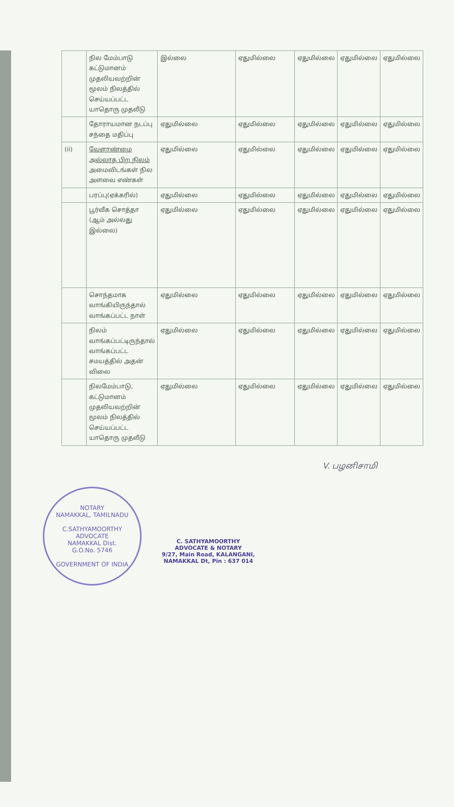| | நில மேம்பாடு கட்டுமானம் முதலியவற்றின் மூலம் நிலத்தில் செய்யப்பட்ட யாதொரு முதலீடு | இல்லை | ஏதுமில்லை | ஏதுமில்லை | ஏதுமில்லை | ஏதுமில்லை |
| | தோராயமான நடப்பு சந்தை மதிப்பு | ஏதுமில்லை | ஏதுமில்லை | ஏதுமில்லை | ஏதுமில்லை | ஏதுமில்லை |
| (ii) | வேளாண்மை அல்லாத பிற நிலம் அமைவிடங்கள் நில அளவை எண்கள் | ஏதுமில்லை | ஏதுமில்லை | ஏதுமில்லை | ஏதுமில்லை | ஏதுமில்லை |
| | பரப்பு(ஏக்கரில்) | ஏதுமில்லை | ஏதுமில்லை | ஏதுமில்லை | ஏதுமில்லை | ஏதுமில்லை |
| | பூர்வீக சொத்தா (ஆம் அல்லது இல்லை) | ஏதுமில்லை | ஏதுமில்லை | ஏதுமில்லை | ஏதுமில்லை | ஏதுமில்லை |
| | சொந்தமாக வாங்கியிருந்தால் வாங்கப்பட்ட நாள் | ஏதுமில்லை | ஏதுமில்லை | ஏதுமில்லை | ஏதுமில்லை | ஏதுமில்லை |
| | நிலம் வாங்கப்பட்டிருந்தால் வாங்கப்பட்ட சமயத்தில் அதன் விலை | ஏதுமில்லை | ஏதுமில்லை | ஏதுமில்லை | ஏதுமில்லை | ஏதுமில்லை |
| | நிலமேம்பாடு, கட்டுமானம் முதலியவற்றின் மூலம் நிலத்தில் செய்யப்பட்ட யாதொரு முதலீடு | ஏதுமில்லை | ஏதுமில்லை | ஏதுமில்லை | ஏதுமில்லை | ஏதுமில்லை |
V. பழனிசாமி
NOTARY
NAMAKKAL, TAMILNADU
C.SATHYAMOORTHY
ADVOCATE
NAMAKKAL Dist.
G.O.No. 5746
GOVERNMENT OF INDIA
C. SATHYAMOORTHY
ADVOCATE & NOTARY
9/27, Main Road, KALANGANI,
NAMAKKAL Dt, Pin : 637 014